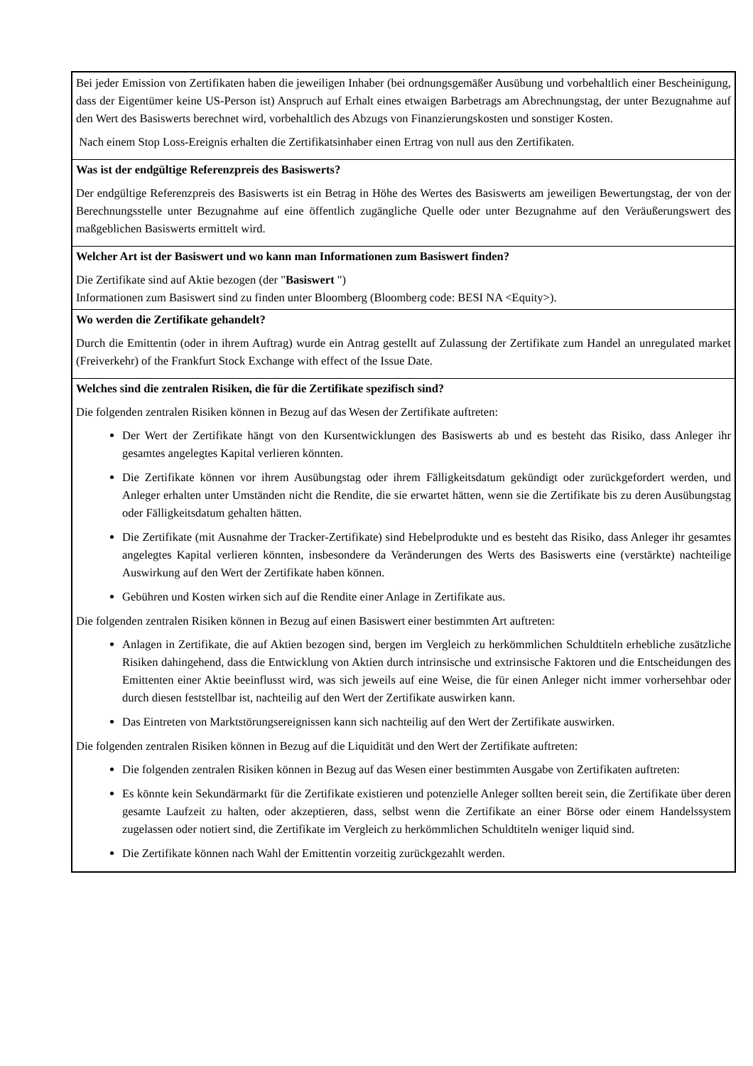Bei jeder Emission von Zertifikaten haben die jeweiligen Inhaber (bei ordnungsgemäßer Ausübung und vorbehaltlich einer Bescheinigung, dass der Eigentümer keine US-Person ist) Anspruch auf Erhalt eines etwaigen Barbetrags am Abrechnungstag, der unter Bezugnahme auf den Wert des Basiswerts berechnet wird, vorbehaltlich des Abzugs von Finanzierungskosten und sonstiger Kosten.
Nach einem Stop Loss-Ereignis erhalten die Zertifikatsinhaber einen Ertrag von null aus den Zertifikaten.
Was ist der endgültige Referenzpreis des Basiswerts?
Der endgültige Referenzpreis des Basiswerts ist ein Betrag in Höhe des Wertes des Basiswerts am jeweiligen Bewertungstag, der von der Berechnungsstelle unter Bezugnahme auf eine öffentlich zugängliche Quelle oder unter Bezugnahme auf den Veräußerungswert des maßgeblichen Basiswerts ermittelt wird.
Welcher Art ist der Basiswert und wo kann man Informationen zum Basiswert finden?
Die Zertifikate sind auf Aktie bezogen (der "Basiswert ")
Informationen zum Basiswert sind zu finden unter Bloomberg (Bloomberg code: BESI NA <Equity>).
Wo werden die Zertifikate gehandelt?
Durch die Emittentin (oder in ihrem Auftrag) wurde ein Antrag gestellt auf Zulassung der Zertifikate zum Handel an unregulated market (Freiverkehr) of the Frankfurt Stock Exchange with effect of the Issue Date.
Welches sind die zentralen Risiken, die für die Zertifikate spezifisch sind?
Die folgenden zentralen Risiken können in Bezug auf das Wesen der Zertifikate auftreten:
Der Wert der Zertifikate hängt von den Kursentwicklungen des Basiswerts ab und es besteht das Risiko, dass Anleger ihr gesamtes angelegtes Kapital verlieren könnten.
Die Zertifikate können vor ihrem Ausübungstag oder ihrem Fälligkeitsdatum gekündigt oder zurückgefordert werden, und Anleger erhalten unter Umständen nicht die Rendite, die sie erwartet hätten, wenn sie die Zertifikate bis zu deren Ausübungstag oder Fälligkeitsdatum gehalten hätten.
Die Zertifikate (mit Ausnahme der Tracker-Zertifikate) sind Hebelprodukte und es besteht das Risiko, dass Anleger ihr gesamtes angelegtes Kapital verlieren könnten, insbesondere da Veränderungen des Werts des Basiswerts eine (verstärkte) nachteilige Auswirkung auf den Wert der Zertifikate haben können.
Gebühren und Kosten wirken sich auf die Rendite einer Anlage in Zertifikate aus.
Die folgenden zentralen Risiken können in Bezug auf einen Basiswert einer bestimmten Art auftreten:
Anlagen in Zertifikate, die auf Aktien bezogen sind, bergen im Vergleich zu herkömmlichen Schuldtiteln erhebliche zusätzliche Risiken dahingehend, dass die Entwicklung von Aktien durch intrinsische und extrinsische Faktoren und die Entscheidungen des Emittenten einer Aktie beeinflusst wird, was sich jeweils auf eine Weise, die für einen Anleger nicht immer vorhersehbar oder durch diesen feststellbar ist, nachteilig auf den Wert der Zertifikate auswirken kann.
Das Eintreten von Marktstörungsereignissen kann sich nachteilig auf den Wert der Zertifikate auswirken.
Die folgenden zentralen Risiken können in Bezug auf die Liquidität und den Wert der Zertifikate auftreten:
Die folgenden zentralen Risiken können in Bezug auf das Wesen einer bestimmten Ausgabe von Zertifikaten auftreten:
Es könnte kein Sekundärmarkt für die Zertifikate existieren und potenzielle Anleger sollten bereit sein, die Zertifikate über deren gesamte Laufzeit zu halten, oder akzeptieren, dass, selbst wenn die Zertifikate an einer Börse oder einem Handelssystem zugelassen oder notiert sind, die Zertifikate im Vergleich zu herkömmlichen Schuldtiteln weniger liquid sind.
Die Zertifikate können nach Wahl der Emittentin vorzeitig zurückgezahlt werden.